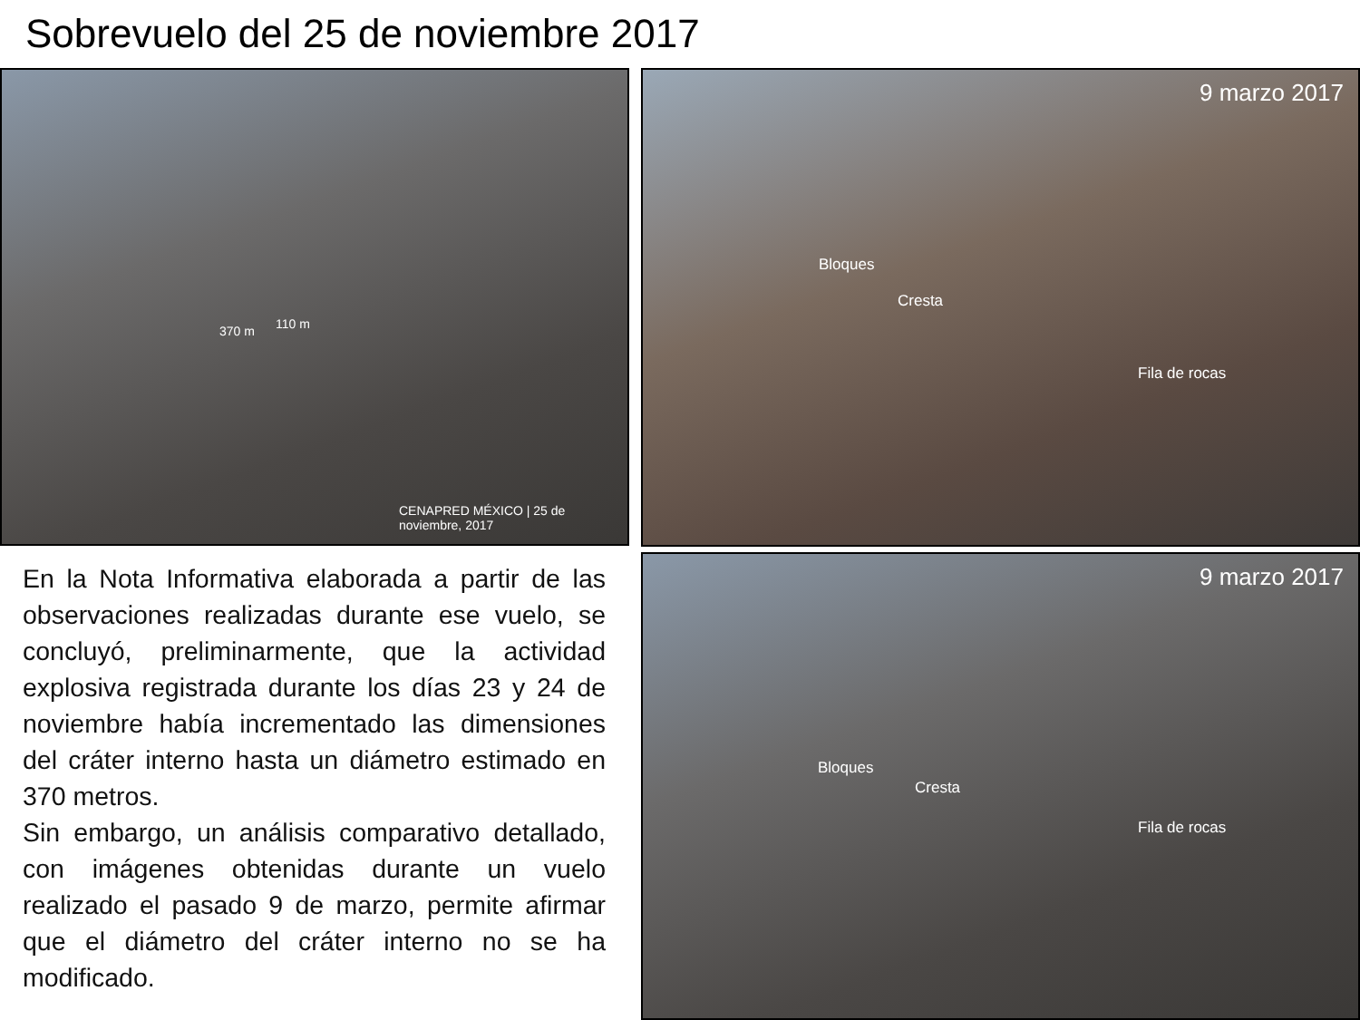Sobrevuelo del 25 de noviembre 2017
110 m 370 m
CENAPRED MÉXICO | 25 de noviembre, 2017
9 marzo 2017
Bloques
Cresta
Fila de rocas
9 marzo 2017
Bloques
Cresta
Fila de rocas
En la Nota Informativa elaborada a partir de las observaciones realizadas durante ese vuelo, se concluyó, preliminarmente, que la actividad explosiva registrada durante los días 23 y 24 de noviembre había incrementado las dimensiones del cráter interno hasta un diámetro estimado en 370 metros.
Sin embargo, un análisis comparativo detallado, con imágenes obtenidas durante un vuelo realizado el pasado 9 de marzo, permite afirmar que el diámetro del cráter interno no se ha modificado.